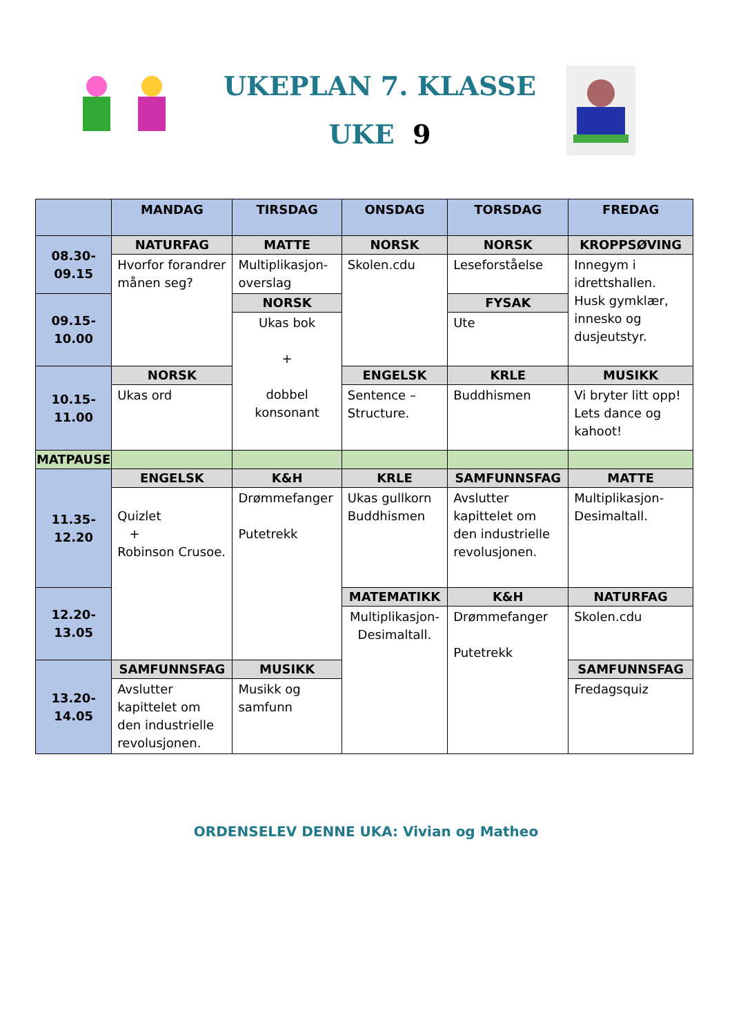UKEPLAN 7. KLASSE
UKE 9
| | MANDAG | TIRSDAG | ONSDAG | TORSDAG | FREDAG |
| 08.30-09.15 | NATURFAG | MATTE | NORSK | NORSK | KROPPSØVING |
| | Hvorfor forandrer månen seg? | Multiplikasjon-overslag | Skolen.cdu | Leseforståelse | Innegym i idrettshallen. Husk gymklær, innesko og dusjeutstyr. |
| 09.15-10.00 | | NORSK | | FYSAK | |
| | | Ukas bok + dobbel konsonant | | Ute | |
| 10.15-11.00 | NORSK | | ENGELSK | KRLE | MUSIKK |
| | Ukas ord | | Sentence – Structure. | Buddhismen | Vi bryter litt opp! Lets dance og kahoot! |
| MATPAUSE | | | | | |
| 11.35-12.20 | ENGELSK | K&H | KRLE | SAMFUNNSFAG | MATTE |
| | Quizlet + Robinson Crusoe. | Drømmefanger Putetrekk | Ukas gullkorn Buddhismen | Avslutter kapittelet om den industrielle revolusjonen. | Multiplikasjon-Desimaltall. |
| 12.20-13.05 | | | MATEMATIKK | K&H | NATURFAG |
| | | | Multiplikasjon-Desimaltall. | Drømmefanger Putetrekk | Skolen.cdu |
| 13.20-14.05 | SAMFUNNSFAG | MUSIKK | | | SAMFUNNSFAG |
| | Avslutter kapittelet om den industrielle revolusjonen. | Musikk og samfunn | | | Fredagsquiz |
ORDENSELEV DENNE UKA: Vivian og Matheo